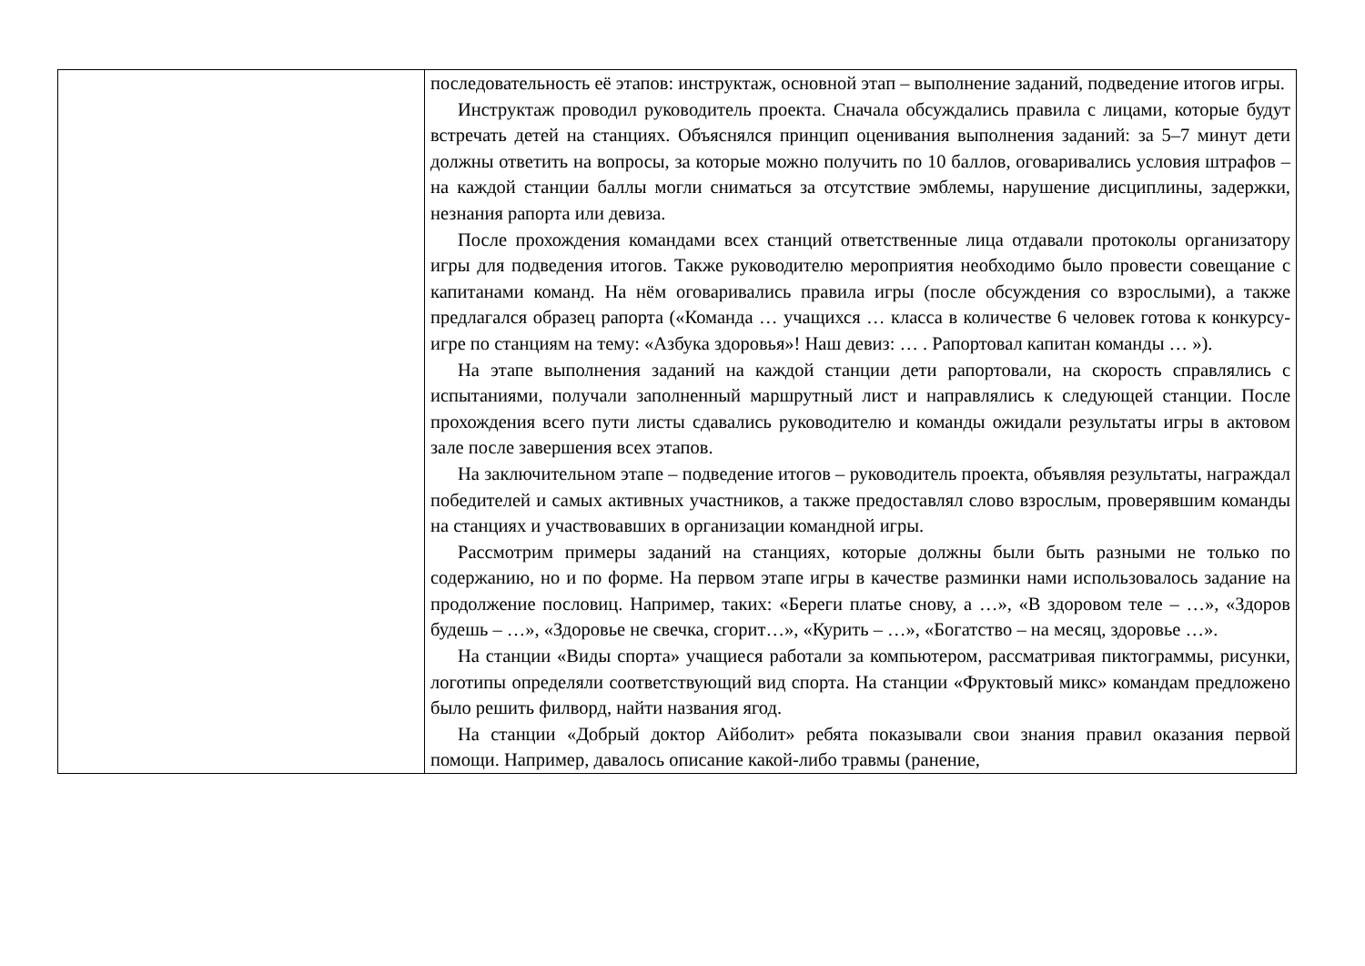| | последовательность её этапов: инструктаж, основной этап – выполнение заданий, подведение итогов игры. Инструктаж проводил руководитель проекта. Сначала обсуждались правила с лицами, которые будут встречать детей на станциях. Объяснялся принцип оценивания выполнения заданий: за 5–7 минут дети должны ответить на вопросы, за которые можно получить по 10 баллов, оговаривались условия штрафов – на каждой станции баллы могли сниматься за отсутствие эмблемы, нарушение дисциплины, задержки, незнания рапорта или девиза. После прохождения командами всех станций ответственные лица отдавали протоколы организатору игры для подведения итогов. Также руководителю мероприятия необходимо было провести совещание с капитанами команд. На нём оговаривались правила игры (после обсуждения со взрослыми), а также предлагался образец рапорта («Команда … учащихся … класса в количестве 6 человек готова к конкурсу-игре по станциям на тему: «Азбука здоровья»! Наш девиз: … . Рапортовал капитан команды … »). На этапе выполнения заданий на каждой станции дети рапортовали, на скорость справлялись с испытаниями, получали заполненный маршрутный лист и направлялись к следующей станции. После прохождения всего пути листы сдавались руководителю и команды ожидали результаты игры в актовом зале после завершения всех этапов. На заключительном этапе – подведение итогов – руководитель проекта, объявляя результаты, награждал победителей и самых активных участников, а также предоставлял слово взрослым, проверявшим команды на станциях и участвовавших в организации командной игры. Рассмотрим примеры заданий на станциях, которые должны были быть разными не только по содержанию, но и по форме. На первом этапе игры в качестве разминки нами использовалось задание на продолжение пословиц. Например, таких: «Береги платье снову, а …», «В здоровом теле – …», «Здоров будешь – …», «Здоровье не свечка, сгорит…», «Курить – …», «Богатство – на месяц, здоровье …». На станции «Виды спорта» учащиеся работали за компьютером, рассматривая пиктограммы, рисунки, логотипы определяли соответствующий вид спорта. На станции «Фруктовый микс» командам предложено было решить филворд, найти названия ягод. На станции «Добрый доктор Айболит» ребята показывали свои знания правил оказания первой помощи. Например, давалось описание какой-либо травмы (ранение, |